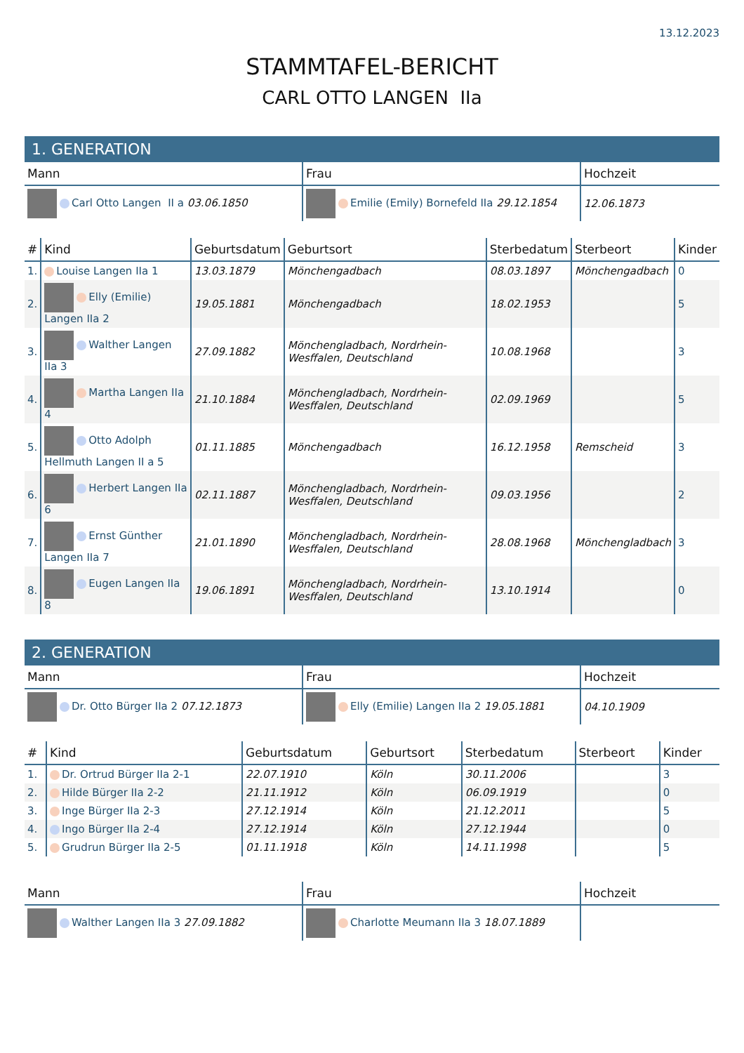13.12.2023
STAMMTAFEL-BERICHT
CARL OTTO LANGEN IIa
1. GENERATION
| Mann | Frau | Hochzeit |
| --- | --- | --- |
| Carl Otto Langen II a 03.06.1850 | Emilie (Emily) Bornefeld IIa 29.12.1854 | 12.06.1873 |
| # | Kind | Geburtsdatum | Geburtsort | Sterbedatum | Sterbeort | Kinder |
| --- | --- | --- | --- | --- | --- | --- |
| 1. | Louise Langen IIa 1 | 13.03.1879 | Mönchengadbach | 08.03.1897 | Mönchengadbach | 0 |
| 2. | Elly (Emilie) Langen IIa 2 | 19.05.1881 | Mönchengadbach | 18.02.1953 | | 5 |
| 3. | Walther Langen IIa 3 | 27.09.1882 | Mönchengladbach, Nordrhein-Wesffalen, Deutschland | 10.08.1968 | | 3 |
| 4. | Martha Langen IIa 4 | 21.10.1884 | Mönchengladbach, Nordrhein-Wesffalen, Deutschland | 02.09.1969 | | 5 |
| 5. | Otto Adolph Hellmuth Langen II a 5 | 01.11.1885 | Mönchengadbach | 16.12.1958 | Remscheid | 3 |
| 6. | Herbert Langen IIa 6 | 02.11.1887 | Mönchengladbach, Nordrhein-Wesffalen, Deutschland | 09.03.1956 | | 2 |
| 7. | Ernst Günther Langen IIa 7 | 21.01.1890 | Mönchengladbach, Nordrhein-Wesffalen, Deutschland | 28.08.1968 | Mönchengladbach | 3 |
| 8. | Eugen Langen IIa 8 | 19.06.1891 | Mönchengladbach, Nordrhein-Wesffalen, Deutschland | 13.10.1914 | | 0 |
2. GENERATION
| Mann | Frau | Hochzeit |
| --- | --- | --- |
| Dr. Otto Bürger IIa 2 07.12.1873 | Elly (Emilie) Langen IIa 2 19.05.1881 | 04.10.1909 |
| # | Kind | Geburtsdatum | Geburtsort | Sterbedatum | Sterbeort | Kinder |
| --- | --- | --- | --- | --- | --- | --- |
| 1. | Dr. Ortrud Bürger IIa 2-1 | 22.07.1910 | Köln | 30.11.2006 | | 3 |
| 2. | Hilde Bürger IIa 2-2 | 21.11.1912 | Köln | 06.09.1919 | | 0 |
| 3. | Inge Bürger IIa 2-3 | 27.12.1914 | Köln | 21.12.2011 | | 5 |
| 4. | Ingo Bürger IIa 2-4 | 27.12.1914 | Köln | 27.12.1944 | | 0 |
| 5. | Grudrun Bürger IIa 2-5 | 01.11.1918 | Köln | 14.11.1998 | | 5 |
| Mann | Frau | Hochzeit |
| --- | --- | --- |
| Walther Langen IIa 3 27.09.1882 | Charlotte Meumann IIa 3 18.07.1889 | |